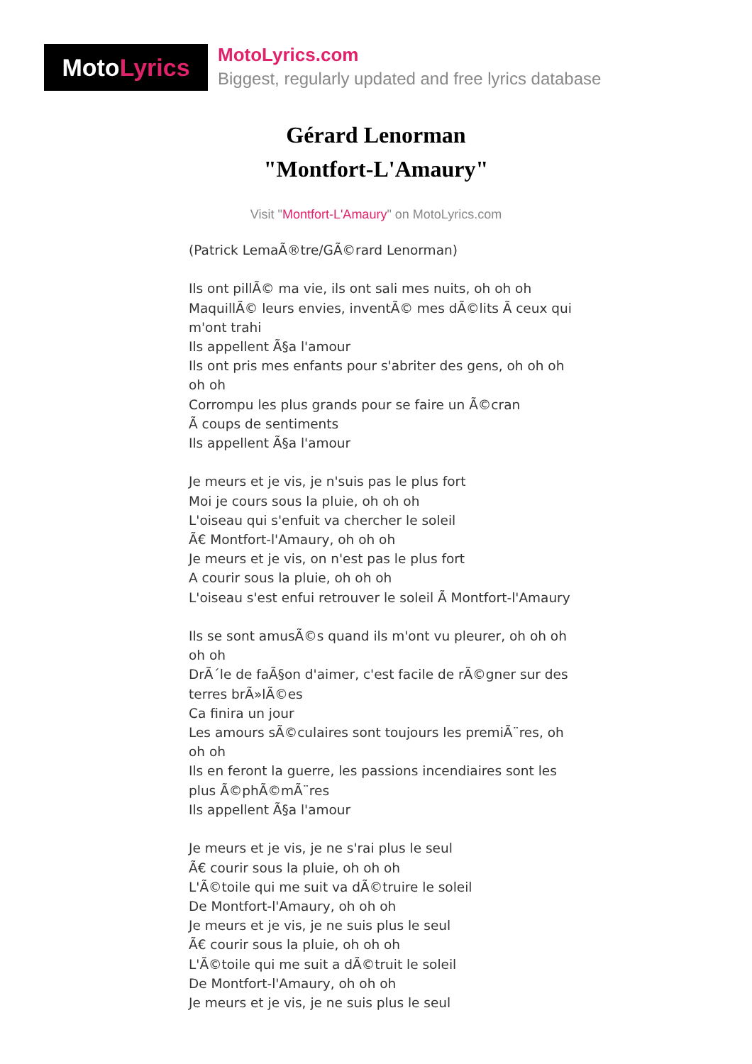Moto Lyrics
MotoLyrics.com
Biggest, regularly updated and free lyrics database
Gérard Lenorman
"Montfort-L'Amaury"
Visit "Montfort-L'Amaury" on MotoLyrics.com
(Patrick LemaÃ®tre/GÃ©rard Lenorman)
Ils ont pillÃ© ma vie, ils ont sali mes nuits, oh oh oh
MaquillÃ© leurs envies, inventÃ© mes dÃ©lits Ã ceux qui m'ont trahi
Ils appellent Ã§a l'amour
Ils ont pris mes enfants pour s'abriter des gens, oh oh oh oh oh
Corrompu les plus grands pour se faire un Ã©cran
Ã coups de sentiments
Ils appellent Ã§a l'amour
Je meurs et je vis, je n'suis pas le plus fort
Moi je cours sous la pluie, oh oh oh
L'oiseau qui s'enfuit va chercher le soleil
Ã€ Montfort-l'Amaury, oh oh oh
Je meurs et je vis, on n'est pas le plus fort
A courir sous la pluie, oh oh oh
L'oiseau s'est enfui retrouver le soleil Ã Montfort-l'Amaury
Ils se sont amusÃ©s quand ils m'ont vu pleurer, oh oh oh oh oh
DrÃ´le de faÃ§on d'aimer, c'est facile de rÃ©gner sur des terres brÃ»lÃ©es
Ca finira un jour
Les amours sÃ©culaires sont toujours les premiÃ¨res, oh oh oh
Ils en feront la guerre, les passions incendiaires sont les plus Ã©phÃ©mÃ¨res
Ils appellent Ã§a l'amour
Je meurs et je vis, je ne s'rai plus le seul
Ã€ courir sous la pluie, oh oh oh
L'Ã©toile qui me suit va dÃ©truire le soleil
De Montfort-l'Amaury, oh oh oh
Je meurs et je vis, je ne suis plus le seul
Ã€ courir sous la pluie, oh oh oh
L'Ã©toile qui me suit a dÃ©truit le soleil
De Montfort-l'Amaury, oh oh oh
Je meurs et je vis, je ne suis plus le seul